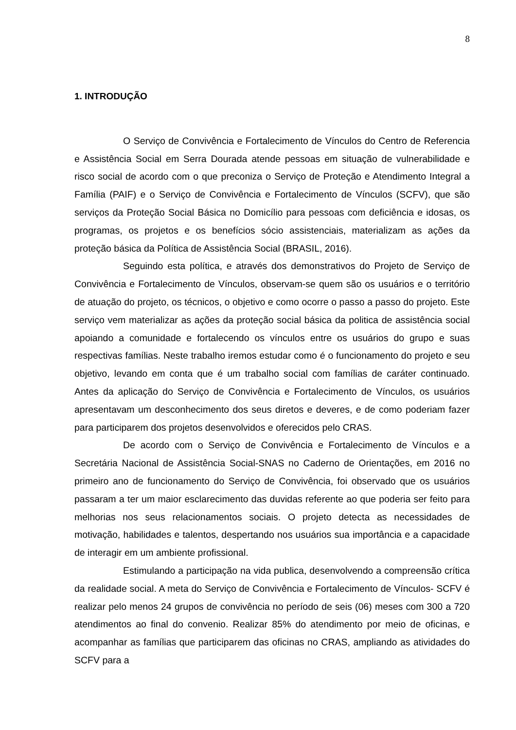8
1. INTRODUÇÃO
O Serviço de Convivência e Fortalecimento de Vínculos do Centro de Referencia e Assistência Social em Serra Dourada atende pessoas em situação de vulnerabilidade e risco social de acordo com o que preconiza o Serviço de Proteção e Atendimento Integral a Família (PAIF) e o Serviço de Convivência e Fortalecimento de Vínculos (SCFV), que são serviços da Proteção Social Básica no Domicílio para pessoas com deficiência e idosas, os programas, os projetos e os benefícios sócio assistenciais, materializam as ações da proteção básica da Política de Assistência Social (BRASIL, 2016).
Seguindo esta política, e através dos demonstrativos do Projeto de Serviço de Convivência e Fortalecimento de Vínculos, observam-se quem são os usuários e o território de atuação do projeto, os técnicos, o objetivo e como ocorre o passo a passo do projeto. Este serviço vem materializar as ações da proteção social básica da politica de assistência social apoiando a comunidade e fortalecendo os vínculos entre os usuários do grupo e suas respectivas famílias. Neste trabalho iremos estudar como é o funcionamento do projeto e seu objetivo, levando em conta que é um trabalho social com famílias de caráter continuado. Antes da aplicação do Serviço de Convivência e Fortalecimento de Vínculos, os usuários apresentavam um desconhecimento dos seus diretos e deveres, e de como poderiam fazer para participarem dos projetos desenvolvidos e oferecidos pelo CRAS.
De acordo com o Serviço de Convivência e Fortalecimento de Vínculos e a Secretária Nacional de Assistência Social-SNAS no Caderno de Orientações, em 2016 no primeiro ano de funcionamento do Serviço de Convivência, foi observado que os usuários passaram a ter um maior esclarecimento das duvidas referente ao que poderia ser feito para melhorias nos seus relacionamentos sociais. O projeto detecta as necessidades de motivação, habilidades e talentos, despertando nos usuários sua importância e a capacidade de interagir em um ambiente profissional.
Estimulando a participação na vida publica, desenvolvendo a compreensão crítica da realidade social. A meta do Serviço de Convivência e Fortalecimento de Vínculos- SCFV é realizar pelo menos 24 grupos de convivência no período de seis (06) meses com 300 a 720 atendimentos ao final do convenio. Realizar 85% do atendimento por meio de oficinas, e acompanhar as famílias que participarem das oficinas no CRAS, ampliando as atividades do SCFV para a